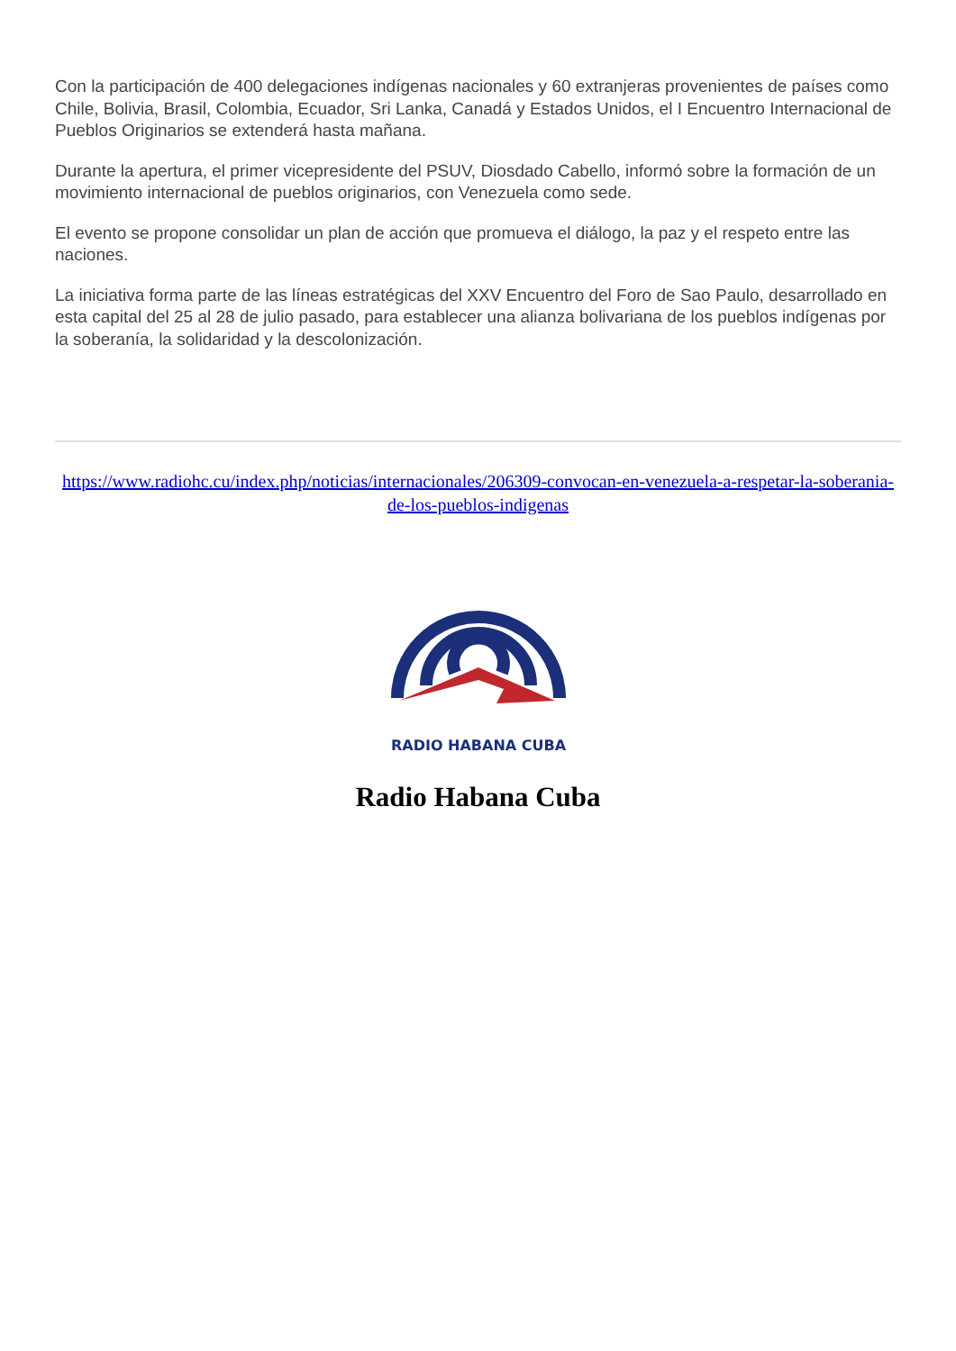Con la participación de 400 delegaciones indígenas nacionales y 60 extranjeras provenientes de países como Chile, Bolivia, Brasil, Colombia, Ecuador, Sri Lanka, Canadá y Estados Unidos, el I Encuentro Internacional de Pueblos Originarios se extenderá hasta mañana.
Durante la apertura, el primer vicepresidente del PSUV, Diosdado Cabello, informó sobre la formación de un movimiento internacional de pueblos originarios, con Venezuela como sede.
El evento se propone consolidar un plan de acción que promueva el diálogo, la paz y el respeto entre las naciones.
La iniciativa forma parte de las líneas estratégicas del XXV Encuentro del Foro de Sao Paulo, desarrollado en esta capital del 25 al 28 de julio pasado, para establecer una alianza bolivariana de los pueblos indígenas por la soberanía, la solidaridad y la descolonización.
https://www.radiohc.cu/index.php/noticias/internacionales/206309-convocan-en-venezuela-a-respetar-la-soberania-de-los-pueblos-indigenas
RADIO HABANA CUBA
Radio Habana Cuba